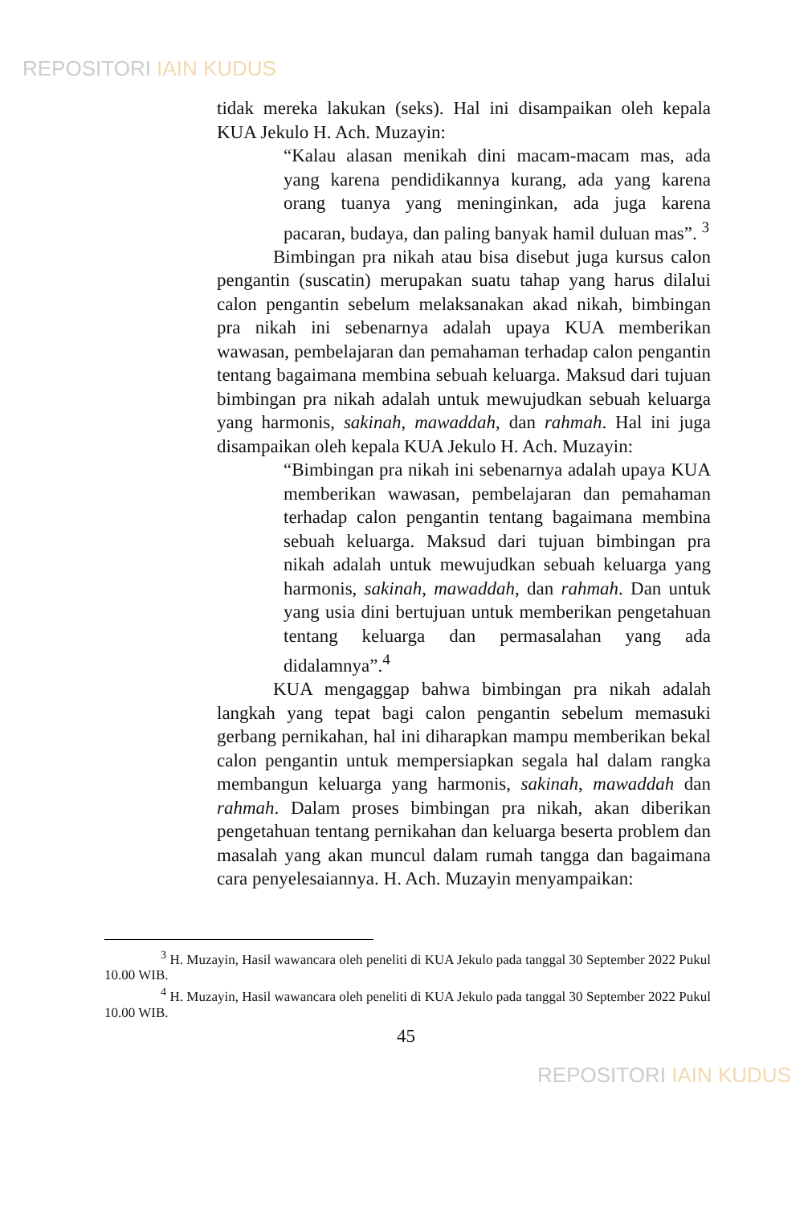REPOSITORI IAIN KUDUS
tidak mereka lakukan (seks). Hal ini disampaikan oleh kepala KUA Jekulo H. Ach. Muzayin:
“Kalau alasan menikah dini macam-macam mas, ada yang karena pendidikannya kurang, ada yang karena orang tuanya yang meninginkan, ada juga karena pacaran, budaya, dan paling banyak hamil duluan mas”. <sup>3</sup>
Bimbingan pra nikah atau bisa disebut juga kursus calon pengantin (suscatin) merupakan suatu tahap yang harus dilalui calon pengantin sebelum melaksanakan akad nikah, bimbingan pra nikah ini sebenarnya adalah upaya KUA memberikan wawasan, pembelajaran dan pemahaman terhadap calon pengantin tentang bagaimana membina sebuah keluarga. Maksud dari tujuan bimbingan pra nikah adalah untuk mewujudkan sebuah keluarga yang harmonis, sakinah, mawaddah, dan rahmah. Hal ini juga disampaikan oleh kepala KUA Jekulo H. Ach. Muzayin:
“Bimbingan pra nikah ini sebenarnya adalah upaya KUA memberikan wawasan, pembelajaran dan pemahaman terhadap calon pengantin tentang bagaimana membina sebuah keluarga. Maksud dari tujuan bimbingan pra nikah adalah untuk mewujudkan sebuah keluarga yang harmonis, sakinah, mawaddah, dan rahmah. Dan untuk yang usia dini bertujuan untuk memberikan pengetahuan tentang keluarga dan permasalahan yang ada didalamnya”.<sup>4</sup>
KUA mengaggap bahwa bimbingan pra nikah adalah langkah yang tepat bagi calon pengantin sebelum memasuki gerbang pernikahan, hal ini diharapkan mampu memberikan bekal calon pengantin untuk mempersiapkan segala hal dalam rangka membangun keluarga yang harmonis, sakinah, mawaddah dan rahmah. Dalam proses bimbingan pra nikah, akan diberikan pengetahuan tentang pernikahan dan keluarga beserta problem dan masalah yang akan muncul dalam rumah tangga dan bagaimana cara penyelesaiannya. H. Ach. Muzayin menyampaikan:
<sup>3</sup> H. Muzayin, Hasil wawancara oleh peneliti di KUA Jekulo pada tanggal 30 September 2022 Pukul 10.00 WIB.
<sup>4</sup> H. Muzayin, Hasil wawancara oleh peneliti di KUA Jekulo pada tanggal 30 September 2022 Pukul 10.00 WIB.
45
REPOSITORI IAIN KUDUS